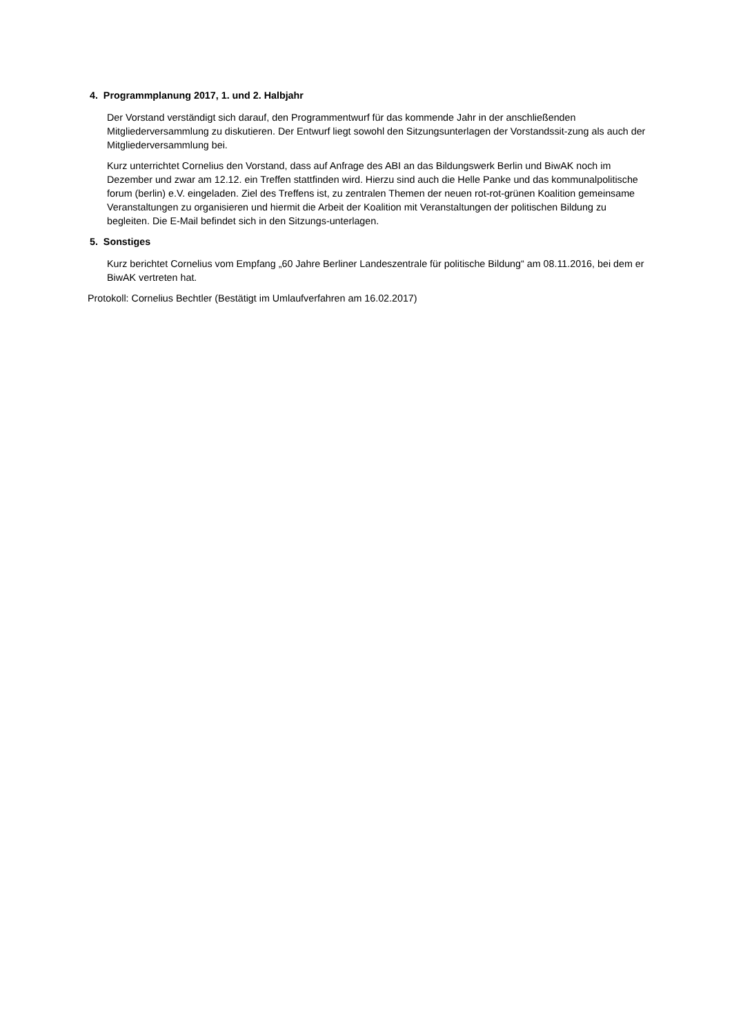4. Programmplanung 2017, 1. und 2. Halbjahr
Der Vorstand verständigt sich darauf, den Programmentwurf für das kommende Jahr in der anschließenden Mitgliederversammlung zu diskutieren. Der Entwurf liegt sowohl den Sitzungsunterlagen der Vorstandssit-zung als auch der Mitgliederversammlung bei.
Kurz unterrichtet Cornelius den Vorstand, dass auf Anfrage des ABI an das Bildungswerk Berlin und BiwAK noch im Dezember und zwar am 12.12. ein Treffen stattfinden wird. Hierzu sind auch die Helle Panke und das kommunalpolitische forum (berlin) e.V. eingeladen. Ziel des Treffens ist, zu zentralen Themen der neuen rot-rot-grünen Koalition gemeinsame Veranstaltungen zu organisieren und hiermit die Arbeit der Koalition mit Veranstaltungen der politischen Bildung zu begleiten. Die E-Mail befindet sich in den Sitzungs-unterlagen.
5. Sonstiges
Kurz berichtet Cornelius vom Empfang „60 Jahre Berliner Landeszentrale für politische Bildung“ am 08.11.2016, bei dem er BiwAK vertreten hat.
Protokoll: Cornelius Bechtler (Bestätigt im Umlaufverfahren am 16.02.2017)